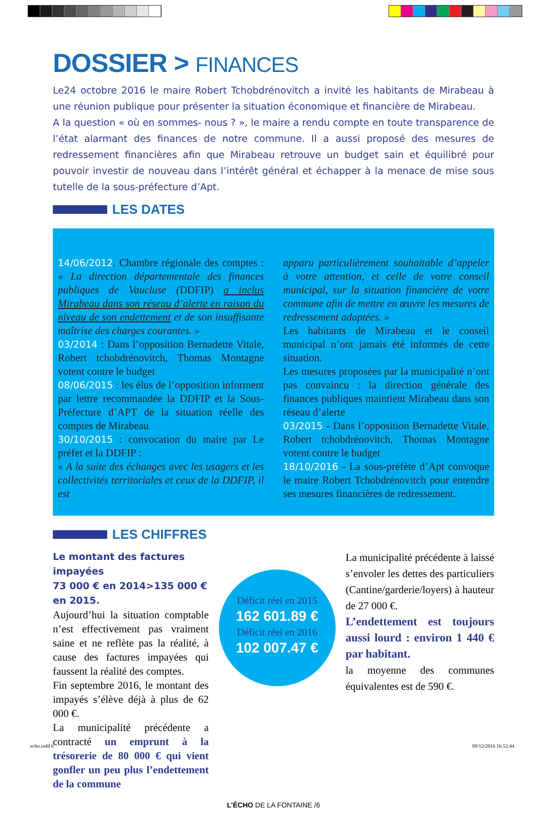DOSSIER > FINANCES
Le24 octobre 2016 le maire Robert Tchobdrénovitch a invité les habitants de Mirabeau à une réunion publique pour présenter la situation économique et financière de Mirabeau.
A la question « où en sommes- nous ? », le maire a rendu compte en toute transparence de l’état alarmant des finances de notre commune. Il a aussi proposé des mesures de redressement financières afin que Mirabeau retrouve un budget sain et équilibré pour pouvoir investir de nouveau dans l’intérêt général et échapper à la menace de mise sous tutelle de la sous-préfecture d’Apt.
LES DATES
14/06/2012. Chambre régionale des comptes : « La direction départementale des finances publiques de Vaucluse (DDFIP) a inclus Mirabeau dans son réseau d’alerte en raison du niveau de son endettement et de son insuffisante maîtrise des charges courantes. »
03/2014 : Dans l’opposition Bernadette Vitale, Robert tchobdrénovitch, Thomas Montagne votent contre le budget
08/06/2015 : les élus de l’opposition informent par lettre recommandée la DDFIP et la Sous-Préfecture d’APT de la situation réelle des comptes de Mirabeau
30/10/2015 : convocation du maire par Le préfet et la DDFIP :
« A la suite des échanges avec les usagers et les collectivités territoriales et ceux de la DDFIP, il est
apparu particulièrement souhaitable d’appeler à votre attention, et celle de votre conseil municipal, sur la situation financière de votre commune afin de mettre en œuvre les mesures de redressement adaptées. »
Les habitants de Mirabeau et le conseil municipal n’ont jamais été informés de cette situation.
Les mesures proposées par la municipalité n’ont pas convaincu : la direction générale des finances publiques maintient Mirabeau dans son réseau d’alerte
03/2015 - Dans l’opposition Bernadette Vitale, Robert tchobdrénovitch, Thomas Montagne votent contre le budget
18/10/2016 - La sous-préfète d’Apt convoque le maire Robert Tchobdrénovitch pour entendre ses mesures financières de redressement.
LES CHIFFRES
Le montant des factures impayées
73 000 € en 2014>135 000 € en 2015.
Aujourd’hui la situation comptable n’est effectivement pas vraiment saine et ne reflète pas la réalité, à cause des factures impayées qui faussent la réalité des comptes.
Fin septembre 2016, le montant des impayés s’élève déjà à plus de 62 000 €.
La municipalité précédente a contracté un emprunt à la trésorerie de 80 000 € qui vient gonfler un peu plus l’endettement de la commune
Déficit réel en 2015
162 601.89 €
Déficit réel en 2016
102 007.47 €
La municipalité précédente à laissé s’envoler les dettes des particuliers (Cantine/garderie/loyers) à hauteur de 27 000 €.
L’endettement est toujours aussi lourd : environ 1 440 € par habitant.
la moyenne des communes équivalentes est de 590 €.
L’ÉCHO DE LA FONTAINE /6
echo.indd 6 09/12/2016 16:52:44